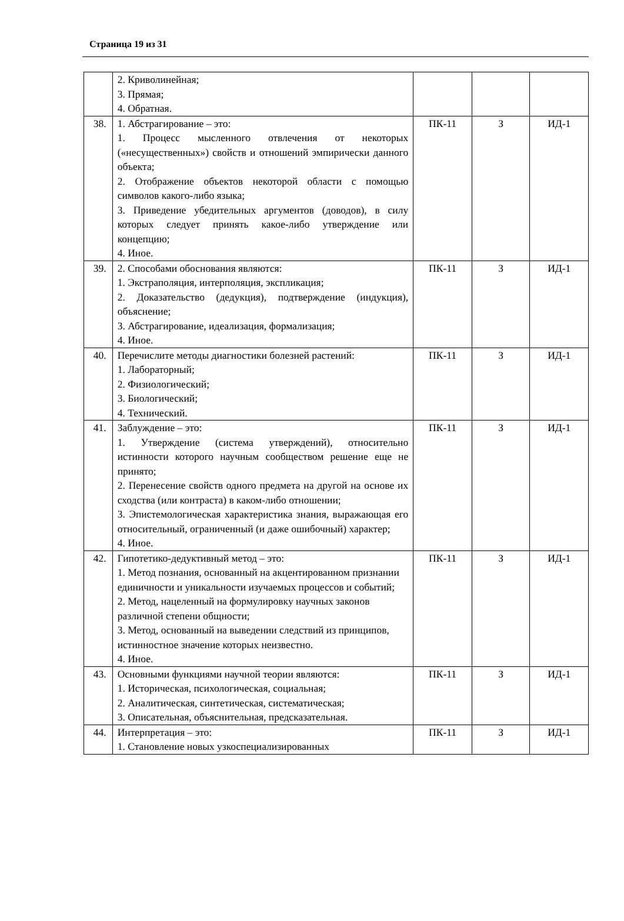Страница 19 из 31
| | 2. Криволинейная; 3. Прямая; 4. Обратная. | | | |
| 38. | 1. Абстрагирование – это: 1. Процесс мысленного отвлечения от некоторых («несущественных») свойств и отношений эмпирически данного объекта; 2. Отображение объектов некоторой области с помощью символов какого-либо языка; 3. Приведение убедительных аргументов (доводов), в силу которых следует принять какое-либо утверждение или концепцию; 4. Иное. | ПК-11 | З | ИД-1 |
| 39. | 2. Способами обоснования являются: 1. Экстраполяция, интерполяция, экспликация; 2. Доказательство (дедукция), подтверждение (индукция), объяснение; 3. Абстрагирование, идеализация, формализация; 4. Иное. | ПК-11 | З | ИД-1 |
| 40. | Перечислите методы диагностики болезней растений: 1. Лабораторный; 2. Физиологический; 3. Биологический; 4. Технический. | ПК-11 | З | ИД-1 |
| 41. | Заблуждение – это: 1. Утверждение (система утверждений), относительно истинности которого научным сообществом решение еще не принято; 2. Перенесение свойств одного предмета на другой на основе их сходства (или контраста) в каком-либо отношении; 3. Эпистемологическая характеристика знания, выражающая его относительный, ограниченный (и даже ошибочный) характер; 4. Иное. | ПК-11 | З | ИД-1 |
| 42. | Гипотетико-дедуктивный метод – это: 1. Метод познания, основанный на акцентированном признании единичности и уникальности изучаемых процессов и событий; 2. Метод, нацеленный на формулировку научных законов различной степени общности; 3. Метод, основанный на выведении следствий из принципов, истинностное значение которых неизвестно. 4. Иное. | ПК-11 | З | ИД-1 |
| 43. | Основными функциями научной теории являются: 1. Историческая, психологическая, социальная; 2. Аналитическая, синтетическая, систематическая; 3. Описательная, объяснительная, предсказательная. | ПК-11 | З | ИД-1 |
| 44. | Интерпретация – это: 1. Становление новых узкоспециализированных | ПК-11 | З | ИД-1 |